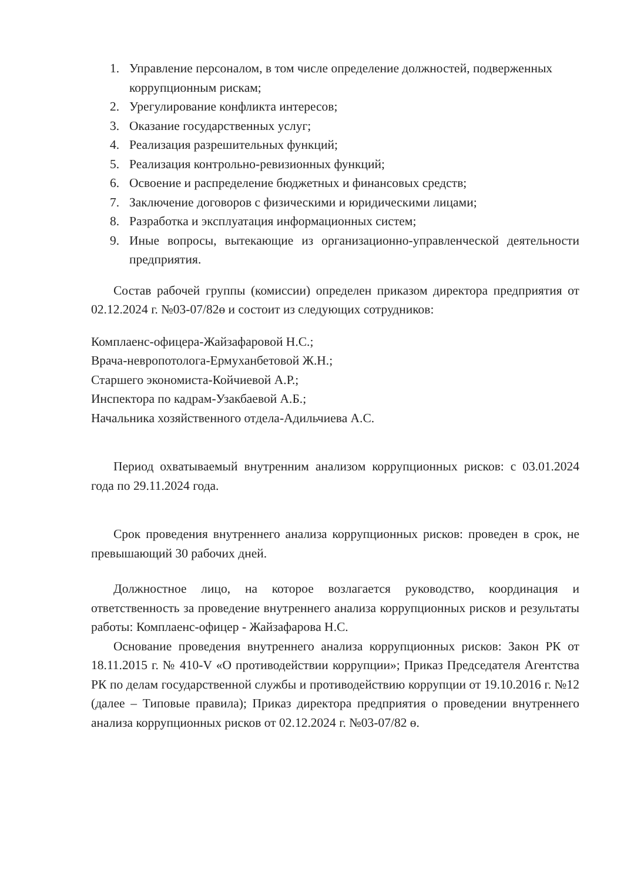1. Управление персоналом, в том числе определение должностей, подверженных коррупционным рискам;
2. Урегулирование конфликта интересов;
3. Оказание государственных услуг;
4. Реализация разрешительных функций;
5. Реализация контрольно-ревизионных функций;
6. Освоение и распределение бюджетных и финансовых средств;
7. Заключение договоров с физическими и юридическими лицами;
8. Разработка и эксплуатация информационных систем;
9. Иные вопросы, вытекающие из организационно-управленческой деятельности предприятия.
Состав рабочей группы (комиссии) определен приказом директора предприятия от 02.12.2024 г. №03-07/82ө и состоит из следующих сотрудников:
Комплаенс-офицера-Жайзафаровой Н.С.;
Врача-невропотолога-Ермуханбетовой Ж.Н.;
Старшего экономиста-Койчиевой А.Р.;
Инспектора по кадрам-Узакбаевой А.Б.;
Начальника хозяйственного отдела-Адильчиева А.С.
Период охватываемый внутренним анализом коррупционных рисков: с 03.01.2024 года по 29.11.2024 года.
Срок проведения внутреннего анализа коррупционных рисков: проведен в срок, не превышающий 30 рабочих дней.
Должностное лицо, на которое возлагается руководство, координация и ответственность за проведение внутреннего анализа коррупционных рисков и результаты работы: Комплаенс-офицер - Жайзафарова Н.С.
Основание проведения внутреннего анализа коррупционных рисков: Закон РК от 18.11.2015 г. № 410-V «О противодействии коррупции»; Приказ Председателя Агентства РК по делам государственной службы и противодействию коррупции от 19.10.2016 г. №12 (далее – Типовые правила); Приказ директора предприятия о проведении внутреннего анализа коррупционных рисков от 02.12.2024 г. №03-07/82 ө.